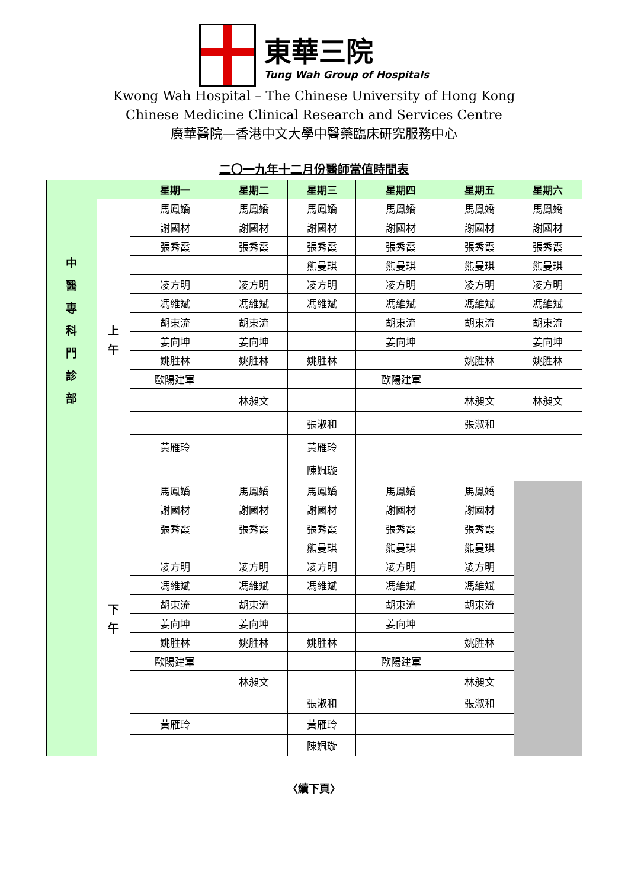東華三院
Tung Wah Group of Hospitals
Kwong Wah Hospital – The Chinese University of Hong Kong
Chinese Medicine Clinical Research and Services Centre
廣華醫院—香港中文大學中醫藥臨床研究服務中心
二〇一九年十二月份醫師當值時間表
| 中 醫 專 科 門 診 部 | | 星期一 | 星期二 | 星期三 | 星期四 | 星期五 | 星期六 |
| | 上 午 | 馬鳳嬌 | 馬鳳嬌 | 馬鳳嬌 | 馬鳳嬌 | 馬鳳嬌 | 馬鳳嬌 |
| | | 謝國材 | 謝國材 | 謝國材 | 謝國材 | 謝國材 | 謝國材 |
| | | 張秀霞 | 張秀霞 | 張秀霞 | 張秀霞 | 張秀霞 | 張秀霞 |
| | | | | 熊曼琪 | 熊曼琪 | 熊曼琪 | 熊曼琪 |
| | | 凌方明 | 凌方明 | 凌方明 | 凌方明 | 凌方明 | 凌方明 |
| | | 馮維斌 | 馮維斌 | 馮維斌 | 馮維斌 | 馮維斌 | 馮維斌 |
| | | 胡東流 | 胡東流 | | 胡東流 | 胡東流 | 胡東流 |
| | | 姜向坤 | 姜向坤 | | 姜向坤 | | 姜向坤 |
| | | 姚胜林 | 姚胜林 | 姚胜林 | | 姚胜林 | 姚胜林 |
| | | 歐陽建軍 | | | 歐陽建軍 | | |
| | | | 林昶文 | | | 林昶文 | 林昶文 |
| | | | | 張淑和 | | 張淑和 | |
| | | 黃雁玲 | | 黃雁玲 | | | |
| | | | | 陳姵璇 | | | |
| | 下 午 | 馬鳳嬌 | 馬鳳嬌 | 馬鳳嬌 | 馬鳳嬌 | 馬鳳嬌 | |
| | | 謝國材 | 謝國材 | 謝國材 | 謝國材 | 謝國材 | |
| | | 張秀霞 | 張秀霞 | 張秀霞 | 張秀霞 | 張秀霞 | |
| | | | | 熊曼琪 | 熊曼琪 | 熊曼琪 | |
| | | 凌方明 | 凌方明 | 凌方明 | 凌方明 | 凌方明 | |
| | | 馮維斌 | 馮維斌 | 馮維斌 | 馮維斌 | 馮維斌 | |
| | | 胡東流 | 胡東流 | | 胡東流 | 胡東流 | |
| | | 姜向坤 | 姜向坤 | | 姜向坤 | | |
| | | 姚胜林 | 姚胜林 | 姚胜林 | | 姚胜林 | |
| | | 歐陽建軍 | | | 歐陽建軍 | | |
| | | | 林昶文 | | | 林昶文 | |
| | | | | 張淑和 | | 張淑和 | |
| | | 黃雁玲 | | 黃雁玲 | | | |
| | | | | 陳姵璇 | | | |
〈續下頁〉